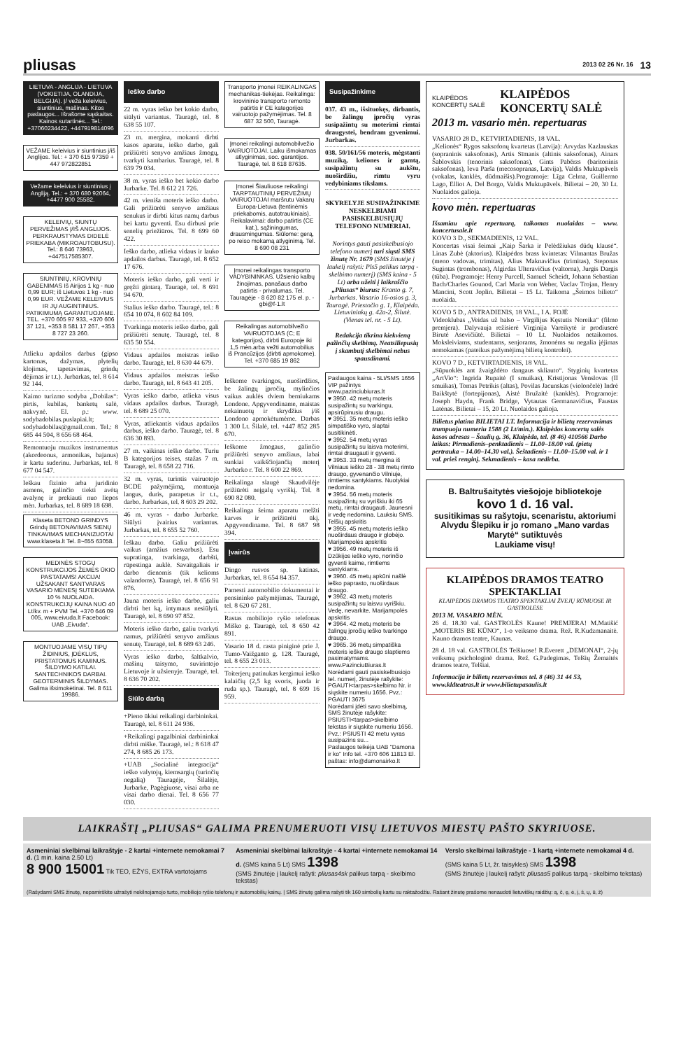pliusas 2013 02 26 Nr. 16 13
LIETUVA - ANGLIJA - LIETUVA (VOKIETIJA, OLANDIJA, BELGIJA). Į/ veža keleivius, siuntinius, mašinas. Kitos paslaugos... Išrašome sąskaitas. Kainos sutartinės... Tel.: +37060234422, +447919814096
VEŽAME keleivius ir siuntinius į/iš Anglijos. Tel.: + 370 615 97359 + 447 972822851
Vežame keleivius ir siuntinius į Angliją. Tel.: + 370 680 92064, +4477 900 25582.
KELEIVIŲ, SIUNTŲ PERVEŽIMAS Į/IŠ ANGLIJOS. PERKRAUSTYMAS DIDELĖ PRIEKABA (MIKROAUTOBUSU). Tel.: 8 646 73963, +447517585307.
SIUNTINIŲ, KROVINIŲ GABENIMAS Iš Airijos 1 kg - nuo 0,99 EUR; iš Lietuvos 1 kg - nuo 0,99 EUR. VEŽAME KELEIVIUS IR JŲ AUGINTINIUS. PATIKIMUMĄ GARANTUOJAME. TEL. +370 605 97 933, +370 606 37 121, +353 8 581 17 267, +353 8 727 23 260.
Atlieku apdailos darbus (gipso kartonas, dažymas, plytelių klojimas, tapetavimas, grindų dėjimas ir t.t.). Jurbarkas, tel. 8 614 92 144.
Kaimo turizmo sodyba „Dobilas“: pirtis, kubilas, banketų salė, nakvynė. El. p.: www. sodybadobilas.puslapiai.lt; sodybadobilas@gmail.com. Tel.: 8 685 44 504, 8 656 68 464.
Remontuoju muzikos instrumentus (akordeonus, armonikas, bajanus) ir kartu suderinu. Jurbarkas, tel. 8 677 04 547.
Ieškau fizinio arba juridinio asmens, galinčio tiekti avėtą avalynę ir prekiauti nuo liepos mėn. Jurbarkas, tel. 8 689 18 698.
Klaseta BETONO GRINDYS Grindų BETONAVIMAS SIENŲ TINKAVIMAS MECHANIZUOTAI www.klaseta.lt Tel. 8~655 63058.
MEDINĖS STOGŲ KONSTRUKCIJOS ŽEMĖS ŪKIO PASTATAMS! AKCIJA! UŽSAKANT SANTVARAS VASARIO MĖNESĮ SUTEIKIAMA 10 % NUOLAIDA. KONSTRUKCIJŲ KAINA NUO 40 Lt/kv. m + PVM Tel. +370 646 09 005, www.eivuda.lt Facebook: UAB „Eivuda“.
MONTUOJAME VISŲ TIPŲ ŽIDINIUS, ĮDĖKLUS, PRISTATOMUS KAMINUS. ŠILDYMO KATILAI. SANTECHNIKOS DARBAI. GEOTERMINIS ŠILDYMAS. Galima išsimokėtinai. Tel. 8 611 19986.
Ieško darbo
22 m. vyras ieško bet kokio darbo, siūlyti variantus. Tauragė, tel. 8 638 55 107.
23 m. mergina, mokanti dirbti kasos aparatu, ieško darbo, gali prižiūrėti senyvo amžiaus žmogų, tvarkyti kambarius. Tauragė, tel. 8 639 79 034.
38 m. vyras ieško bet kokio darbo Jurbarke. Tel. 8 612 21 726.
42 m. vieniša moteris ieško darbo. Gali prižiūrėti senyvo amžiaus senukus ir dirbti kitus namų darbus bei kartu gyventi. Esu dirbusi prie senelių priežiūros. Tel. 8 699 60 422.
Ieško darbo, atlieka vidaus ir lauko apdailos darbus. Tauragė, tel. 8 652 17 676.
Moteris ieško darbo, gali verti ir gręžti gintarą. Tauragė, tel. 8 691 94 670.
Stalius ieško darbo. Tauragė, tel.: 8 654 10 074, 8 602 84 109.
Tvarkinga moteris ieško darbo, gali prižiūrėti senutę. Tauragė, tel. 8 635 50 554.
Vidaus apdailos meistras ieško darbo. Tauragė, tel. 8 630 44 679.
Vidaus apdailos meistras ieško darbo. Tauragė, tel. 8 643 41 205.
Vyras ieško darbo, atlieka visus vidaus apdailos darbus. Tauragė, tel. 8 689 25 070.
Vyras, atliekantis vidaus apdailos darbus, ieško darbo. Tauragė, tel. 8 636 30 893.
27 m. vaikinas ieško darbo. Turiu B kategorijos teises, stažas 7 m. Tauragė, tel. 8 658 22 716.
32 m. vyras, turintis vairuotojo BCDE pažymėjimą, montuoja langus, duris, parapetus ir t.t., darbo. Jurbarkas, tel. 8 603 29 202.
46 m. vyras - darbo Jurbarke. Siūlyti įvairius variantus. Jurbarkas, tel. 8 655 52 760.
Ieškau darbo. Galiu prižiūrėti vaikus (amžius nesvarbus). Esu supratinga, tvarkinga, darbšti, rūpestinga auklė. Savaitgaliais ir darbo dienomis (tik kelioms valandoms). Tauragė, tel. 8 656 91 876.
Jauna moteris ieško darbo, galiu dirbti bet ką, intymaus nesiūlyti. Tauragė, tel. 8 690 97 852.
Moteris ieško darbo, galiu tvarkyti namus, prižiūrėti senyvo amžiaus senutę. Tauragė, tel. 8 689 63 246.
Vyras ieško darbo, šaltkalvio, mašinų taisymo, suvirintojo Lietuvoje ir užsienyje. Tauragė, tel. 8 636 70 202.
Siūlo darbą
+Pieno ūkiui reikalingi darbininkai. Tauragė, tel. 8 611 24 936.
+Reikalingi pagalbiniai darbininkai dirbti miške. Tauragė, tel.: 8 618 47 274, 8 685 26 173.
+UAB „Socialinė integracija“ ieško valytojų, kiemsargių (turinčių negalią) Tauragėje, Šilalėje, Jurbarke, Pagėgiuose, visai arba ne visai darbo dienai. Tel. 8 656 77 030.
Transporto įmonei REIKALINGAS mechanikas-tiekėjas. Reikalinga: krovininio transporto remonto patirtis ir CE kategorijos vairuotojo pažymėjimas. Tel. 8 687 32 500, Tauragė.
Įmonei reikalingi automobilvežio VAIRUOTOJAI. Laiku išmokamas atlyginimas, soc. garantijos. Tauragė, tel. 8 618 87635.
Įmonei Šiauliuose reikalingi TARPTAUTINIŲ PERVEŽIMŲ VAIRUOTOJAI maršrutu Vakarų Europa-Lietuva (tentinėmis priekabomis, autotraukiniais). Reikalavimai: darbo patirtis (CE kat.), sąžiningumas, drausmingumas. Siūlome: gerą, po reiso mokamą atlyginimą. Tel. 8 690 08 231
Įmonei reikalingas transporto VADYBININKAS. Užsienio kalbų žinojimas, panašaus darbo patirtis - privalumas. Tel. Tauragėje - 8 620 82 175 el. p. - gbi@f-1.lt
Reikalingas automobilvežio VAIRUOTOJAS (C; E kategorijos), dirbti Europoje iki 1,5 mėn.arba vežti automobilius iš Prancūzijos (dirbti apmokome). Tel. +370 685 19 862
Ieškome tvarkingos, nuoširdžios, be žalingų įpročių, mylinčios vaikus auklės dviem berniukams Londone. Apgyvendiname, maistas nekainuotų ir skrydžius į/iš Londono apmokėtumėme. Darbas 1 300 Lt. Šilalė, tel. +447 852 285 670.
Ieškome žmogaus, galinčio prižiūrėti senyvo amžiaus, labai sunkiai vaikščiojančią moterį Jurbarko r. Tel. 8 600 22 869.
Reikalinga slaugė Skaudvilėje prižiūrėti neįgalų vyriškį. Tel. 8 690 82 080.
Reikalinga šeima aparatu melžti karves ir prižiūrėti ūkį. Apgyvendiname. Tel. 8 687 98 394.
Įvairūs
Dingo rusvos sp. katinas. Jurbarkas, tel. 8 654 84 357.
Pamesti automobilio dokumentai ir pensininko pažymėjimas. Tauragė, tel. 8 620 67 281.
Rastas mobiliojo ryšio telefonas Miško g. Tauragė, tel. 8 650 42 891.
Vasario 18 d. rasta piniginė prie J. Tumo-Vaižganto g. 128. Tauragė, tel. 8 655 23 013.
Toiterjerų patinukas kergimui ieško kalaičių (2,5 kg svoris, juoda ir ruda sp.). Tauragė, tel. 8 699 16 959.
Susipažinkime
037. 43 m., išsituokęs, dirbantis, be žalingų įpročių vyras susipažintų su moterimi rimtai draugystei, bendram gyvenimui. Jurbarkas.
038. 50/161/56 moteris, mėgstanti muziką, keliones ir gamtą, susipažintų su aukštu, nuoširdžiu, rimtu vyru vedybiniams tikslams.
SKYRELYJE SUSIPAŽINKIME NESKELBIAMI PASISKELBUSIŲJŲ TELEFONO NUMERIAI.
Norintys gauti pasiskelbusiojo telefono numerį turi siųsti SMS žinutę Nr. 1679 (SMS žinutėje į laukelį rašyti: Pls5 palikus tarpą - skelbimo numerį) (SMS kaina - 5 Lt) arba užeiti į laikraščio „Pliusas“ biurus: Kranto g. 7, Jurbarkas. Vasario 16-osios g. 3, Tauragė. Priestočio g. 1, Klaipėda. Lietuvininkų g. 42a-2, Šilutė. (Vienas tel. nr. - 5 Lt).
Redakcija tikrina kiekvieną pažinčių skelbimą. Neatsiliepusių į skambutį skelbimai nebus spausdinami.
Paslaugos kaina - 5Lt/SMS 1656 VIP pažintys www.pazinciubiuras.lt
♥ 3950. 42 metų moteris susipažintų su tvarkingu, apsirūpinusiu draugu.
♥ 3951. 35 metų moteris ieško simpatiško vyro, slaptai susitikinėti.
♥ 3952. 54 metų vyras susipažintų su laisva moterimi, rimtai draugauti ir gyventi.
♥ 3953. 33 metų mergina iš Vilniaus ieško 28 - 38 metų rimto draugo, gyvenančio Vilniuje, rimtiems santykiams. Nuotykiai nedomina.
♥ 3954. 56 metų moteris susipažintų su vyriškiu iki 65 metų, rimtai draugauti. Jaunesni ir vedę nedomina. Lauksiu SMS. Telšių apskritis
♥ 3955. 45 metų moteris ieško nuoširdaus draugo ir globėjo. Marijampolės apskritis
♥ 3956. 49 metų moteris iš Dzūkijos ieško vyro, norinčio gyventi kaime, rimtiems santykiams.
♥ 3960. 45 metų apkūni našlė ieško paprasto, nuoširdaus draugo.
♥ 3962. 43 metų moteris susipažintų su laisvu vyriškiu. Vedę, nevarkite. Marijampolės apskritis
♥ 3964. 42 metų moteris be žalingų įpročių ieško tvarkingo draugo.
♥ 3965. 36 metų simpatiška moteris ieško draugo slaptiems pasimatymams.
www.PazinciuBiuras.lt
Norėdami gauti pasiskelbusiojo tel. numerį, žinutėje rašykite: PGAUTI<tarpas>skelbimo Nr. ir siųskite numeriu 1656. Pvz.: PGAUTI 3675
Norėdami įdėti savo skelbimą, SMS žinutėje rašykite: PSIUSTI<tarpas>skelbimo tekstas ir siųskite numeriu 1656. Pvz.: PSIUSTI 42 metu vyras susipazins su...
Paslaugos teikėja UAB "Damona ir ko" Info tel. +370 606 11813 El. paštas: info@damonairko.lt
KLAIPĖDOS KONCERTŲ SALĖ
KLAIPĖDOS KONCERTŲ SALĖ
2013 m. vasario mėn. repertuaras
VASARIO 28 D., KETVIRTADIENIS, 18 VAL.
„Kelionės“ Rygos saksofonų kvartetas (Latvija): Arvydas Kazlauskas (sopraninis saksofonas), Artis Sīmanis (altinis saksofonas), Ainars Šablovskis (tenorinis saksofonas), Gints Pabērzs (baritoninis saksofonas), Ieva Parša (mecosopranas, Latvija), Valdis Muktupāvels (vokalas, kanklės, dūdmaišis).Programoje: Līga Celma, Guillermo Lago, Elliot A. Del Borgo, Valdis Muktupāvels. Bilietai – 20, 30 Lt. Nuolaidos galioja.
kovo mėn. repertuaras
Išsamiau apie repertuarą, taikomas nuolaidas – www. koncertusale.lt
KOVO 3 D., SEKMADIENIS, 12 VAL.
Koncertas visai šeimai „Kaip Šarka ir Pelėdžiukas dūdų klausė“. Linas Zubė (aktorius). Klaipėdos brass kvintetas: Vilmantas Bružas (meno vadovas, trimitas), Alius Maknavičius (trimitas), Steponas Sugintas (trombonas), Algirdas Ulteravičius (valtorna), Jurgis Dargis (tūba). Programoje: Henry Purcell, Samuel Scheidt, Johann Sebastian Bach/Charles Gounod, Carl Maria von Weber, Vaclav Trojan, Henry Mancini, Scott Joplin. Bilietai – 15 Lt. Taikoma „Šeimos bilieto“ nuolaida.
KOVO 5 D., ANTRADIENIS, 18 VAL., I A. FOJĖ
Videoklubas „Veidas už balso – Virgilijus Kęstutis Noreika“ (filmo premjera). Dalyvauja režisierė Virginija Vareikytė ir prodiuserė Birutė Asevičiūtė. Bilietai – 10 Lt. Nuolaidos netaikomos. Moksleiviams, studentams, senjorams, žmonėms su negalia įėjimas nemokamas (pateikus pažymėjimą bilietų kontrolei).
KOVO 7 D., KETVIRTADIENIS, 18 VAL.
„Sūpuoklės ant žvaigždėto dangaus skliauto“. Styginių kvartetas „ArtVio“: Ingrida Rupaitė (I smuikas), Kristijonas Venslovas (II smuikas), Tomas Petrikis (altas), Povilas Jacunskas (violončelė) Indrė Baikštytė (fortepijonas), Aistė Bružaitė (kanklės). Programoje: Joseph Haydn, Frank Bridge, Vytautas Germanavičius, Faustas Latėnas. Bilietai – 15, 20 Lt. Nuolaidos galioja.
Bilietus platina BILIETAI LT. Informacija ir bilietų rezervavimas trumpuoju numeriu 1588 (2 Lt/min.). Klaipėdos koncertų salės kasos adresas – Šaulių g. 36, Klaipėda, tel. (8 46) 410566 Darbo laikas: Pirmadienis–penktadienis – 11.00–18.00 val. (pietų pertrauka – 14.00–14.30 val.). Šeštadienis – 11.00–15.00 val. ir 1 val. prieš renginį. Sekmadienis – kasa nedirba.
B. Baltrušaitytės viešojoje bibliotekoje
kovo 1 d. 16 val.
susitikimas su rašytoju, scenaristu, aktoriumi Alvydu Šlepiku ir jo romano „Mano vardas Marytė“ sutiktuvės
Laukiame visų!
KLAIPĖDOS DRAMOS TEATRO SPEKTAKLIAI
KLAIPĖDOS DRAMOS TEATRO SPEKTAKLIAI ŽVEJŲ RŪMUOSE IR GASTROLĖSE
2013 M. VASARIO MĖN.
26 d. 18.30 val. GASTROLĖS Kaune! PREMJERA! M.Matišić „MOTERIS BE KŪNO“, 1-o veiksmo drama. Rež. R.Kudzmanaitė. Kauno dramos teatre, Kaunas.
28 d. 18 val. GASTROLĖS Telšiuose! R.Everett „DEMONAI“, 2-jų veiksmų psichologinė drama. Rež. G.Padegimas. Telšių Žemaitės dramos teatre, Telšiai.
Informacija ir bilietų rezervavimas tel. 8 (46) 31 44 53, www.kldteatras.lt ir www.bilietupasaulis.lt
LAIKRAŠTĮ „PLIUSAS“ GALIMA PRENUMERUOTI VISŲ LIETUVOS MIESTŲ PAŠTO SKYRIUOSE.
Asmeniniai skelbimai laikraštyje - 2 kartai +internete nemokamai 7 d. (1 min. kaina 2.50 Lt)
8 900 15001 Tik TEO, EŽYS, EXTRA vartotojams
Asmeniniai skelbimai laikraštyje - 4 kartai +internete nemokamai 14 d. (SMS kaina 5 Lt) SMS 1398
(SMS žinutėje į laukelį rašyti: pliusas4sk palikus tarpą - skelbimo tekstas)
Verslo skelbimai laikraštyje - 1 kartą +internete nemokamai 4 d. (SMS kaina 5 Lt, žr. taisykles) SMS 1398
(SMS žinutėje į laukelį rašyti: pliusas5 palikus tarpą - skelbimo tekstas)
(Rašydami SMS žinutę, nepamirškite užrašyti nekilnojamojo turto, mobiliojo ryšio telefonų ir automobilių kainų. | SMS žinutę galima rašyti tik 160 simbolių kartu su raktažodžiu. Rašant žinutę prašome nenaudoti lietuviškų raidžių: ą, č, ę, ė, į, š, ų, ū, ž)